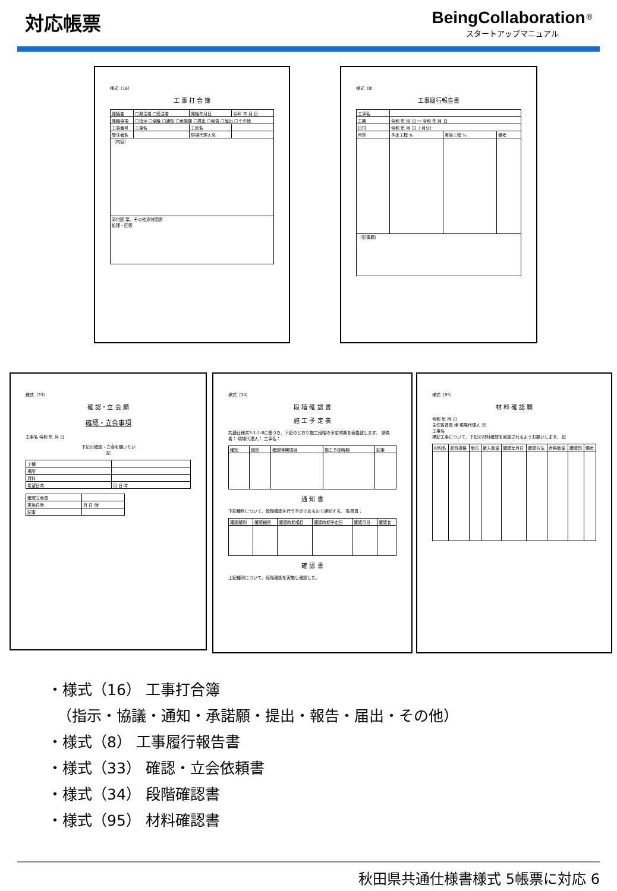対応帳票 BeingCollaboration<sup>®</sup>
スタートアップマニュアル
様式（16）
工 事 打 合 簿
| 発議者 | □発注者 □受注者 | 発議年月日 | 令和 年 月 日 |
| 発議事項 | □指示 □協議 □通知 □承諾願 □提出 □報告 □届出 □その他 | | |
| 工事番号 | 工事名 | 工区名 | |
| 受注者名 | | 現場代理人名 | |
| （内容） | | | |
| 添付図 葉、その他添付図書 処理・回答 | | | |
様式（8）
工事履行報告書
| 工事名 | | | |
| 工期 | 令和 年 月 日 ～ 令和 年 月 日 | | |
| 日付 | 令和 年 月 日（ 月分） | | |
| 月別 | 予定工程 % | 実施工程 % | 備考 |
| （記事欄） | | | |
様式（33）
確 認・立 会 願
確認・立会事項
工事名 令和 年 月 日
下記の確認・立会を願いたい
記
| 工種 | |
| 場所 | |
| 資料 | |
| 希望日時 | 月 日 時 |
| 確認立会員 | |
| 実施日時 | 月 日 時 |
| 記事 | |
様式（34）
段 階 確 認 書
施 工 予 定 表
共通仕様書3-1-1-6に基づき、下記のとおり施工段階の予定時期を報告致します。 請負者： 現場代理人： 工事名：
| 種別 | 細別 | 確認時期項目 | 施工予定時期 | 記事 |
通 知 書
下記種目について、段階確認を行う予定であるので通知する。 監督員：
| 確認種別 | 確認細別 | 確認時期項目 | 確認時期予定日 | 確認月日 | 確認者 |
確 認 書
上記種別について、段階確認を実施し確認した。
様式（95）
材 料 確 認 願
令和 年 月 日
主任監督員 様 現場代理人 印
工事名
標記工事について、下記の材料確認を実施されるようお願いします。 記
| 材料名 | 品質規格 | 単位 | 搬入数量 | 確認年月日 | 確認方法 | 合格数量 | 確認印 | 備考 |
・様式（16） 工事打合簿
（指示・協議・通知・承諾願・提出・報告・届出・その他）
・様式（8） 工事履行報告書
・様式（33） 確認・立会依頼書
・様式（34） 段階確認書
・様式（95） 材料確認書
秋田県共通仕様書様式 5帳票に対応 6